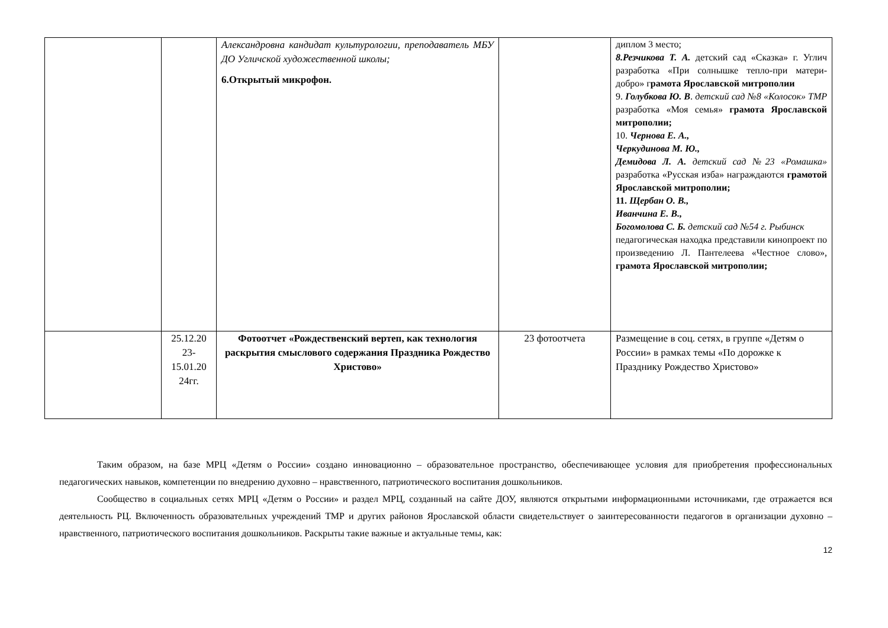| | | Александровна кандидат культурологии, преподаватель МБУ ДО Угличской художественной школы; 6.Открытый микрофон. | | диплом 3 место; 8.Резчикова Т. А. детский сад «Сказка» г. Углич разработка «При солнышке тепло-при матери-добро» г рамота Ярославской митрополии 9. Голубкова Ю. В . детский сад №8 «Колосок» ТМР разработка «Моя семья» грамота Ярославской митрополии; 10. Чернова Е. А., Черкудинова М. Ю., Демидова Л. А. детский сад №23 «Ромашка» разработка «Русская изба» награждаются грамотой Ярославской митрополии; 11. Щербан О. В., Иванчина Е. В., Богомолова С. Б. детский сад №54 г. Рыбинск педагогическая находка представили кинопроект по произведению Л. Пантелеева «Честное слово», грамота Ярославской митрополии; |
| | 25.12.20 23-15.01.20 24гг. | Фотоотчет «Рождественский вертеп, как технология раскрытия смыслового содержания Праздника Рождество Христово» | 23 фотоотчета | Размещение в соц. сетях, в группе «Детям о России» в рамках темы «По дорожке к Празднику Рождество Христово» |
Таким образом, на базе МРЦ «Детям о России» создано инновационно – образовательное пространство, обеспечивающее условия для приобретения профессиональных педагогических навыков, компетенции по внедрению духовно – нравственного, патриотического воспитания дошкольников.
Сообщество в социальных сетях МРЦ «Детям о России» и раздел МРЦ, созданный на сайте ДОУ, являются открытыми информационными источниками, где отражается вся деятельность РЦ. Включенность образовательных учреждений ТМР и других районов Ярославской области свидетельствует о заинтересованности педагогов в организации духовно – нравственного, патриотического воспитания дошкольников. Раскрыты такие важные и актуальные темы, как:
12